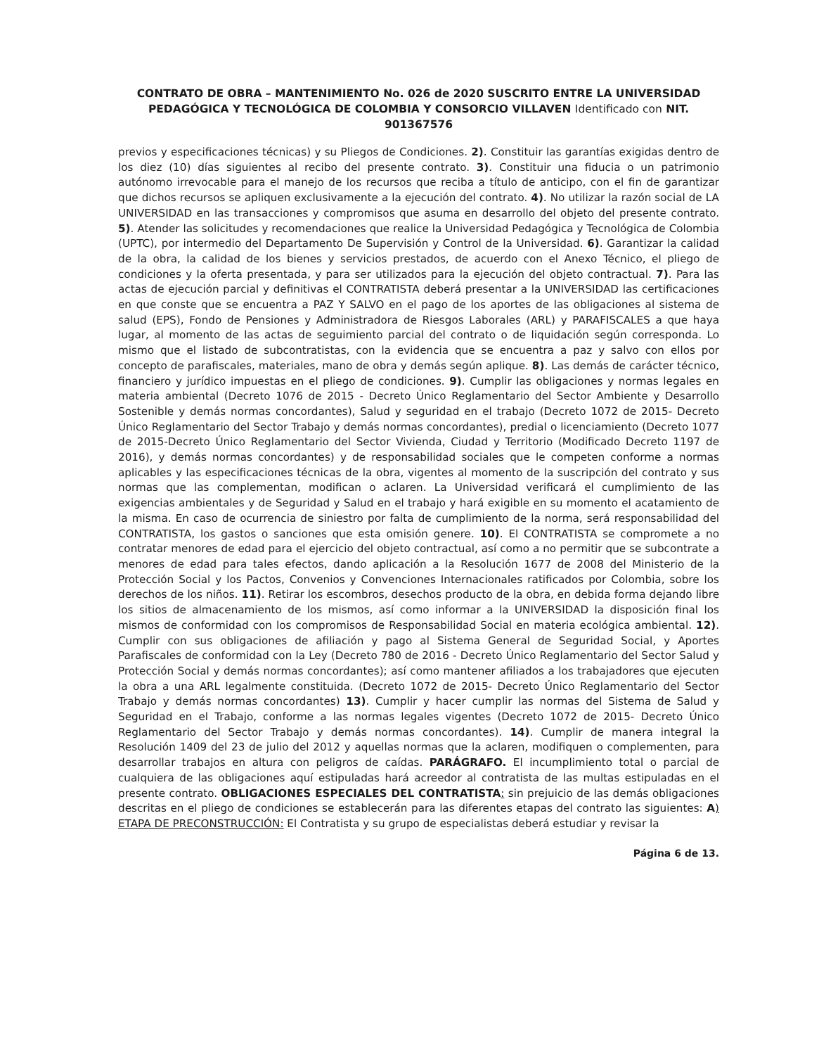CONTRATO DE OBRA – MANTENIMIENTO No. 026 de 2020 SUSCRITO ENTRE LA UNIVERSIDAD PEDAGÓGICA Y TECNOLÓGICA DE COLOMBIA Y CONSORCIO VILLAVEN Identificado con NIT. 901367576
previos y especificaciones técnicas) y su Pliegos de Condiciones. 2). Constituir las garantías exigidas dentro de los diez (10) días siguientes al recibo del presente contrato. 3). Constituir una fiducia o un patrimonio autónomo irrevocable para el manejo de los recursos que reciba a título de anticipo, con el fin de garantizar que dichos recursos se apliquen exclusivamente a la ejecución del contrato. 4). No utilizar la razón social de LA UNIVERSIDAD en las transacciones y compromisos que asuma en desarrollo del objeto del presente contrato. 5). Atender las solicitudes y recomendaciones que realice la Universidad Pedagógica y Tecnológica de Colombia (UPTC), por intermedio del Departamento De Supervisión y Control de la Universidad. 6). Garantizar la calidad de la obra, la calidad de los bienes y servicios prestados, de acuerdo con el Anexo Técnico, el pliego de condiciones y la oferta presentada, y para ser utilizados para la ejecución del objeto contractual. 7). Para las actas de ejecución parcial y definitivas el CONTRATISTA deberá presentar a la UNIVERSIDAD las certificaciones en que conste que se encuentra a PAZ Y SALVO en el pago de los aportes de las obligaciones al sistema de salud (EPS), Fondo de Pensiones y Administradora de Riesgos Laborales (ARL) y PARAFISCALES a que haya lugar, al momento de las actas de seguimiento parcial del contrato o de liquidación según corresponda. Lo mismo que el listado de subcontratistas, con la evidencia que se encuentra a paz y salvo con ellos por concepto de parafiscales, materiales, mano de obra y demás según aplique. 8). Las demás de carácter técnico, financiero y jurídico impuestas en el pliego de condiciones. 9). Cumplir las obligaciones y normas legales en materia ambiental (Decreto 1076 de 2015 - Decreto Único Reglamentario del Sector Ambiente y Desarrollo Sostenible y demás normas concordantes), Salud y seguridad en el trabajo (Decreto 1072 de 2015- Decreto Único Reglamentario del Sector Trabajo y demás normas concordantes), predial o licenciamiento (Decreto 1077 de 2015-Decreto Único Reglamentario del Sector Vivienda, Ciudad y Territorio (Modificado Decreto 1197 de 2016), y demás normas concordantes) y de responsabilidad sociales que le competen conforme a normas aplicables y las especificaciones técnicas de la obra, vigentes al momento de la suscripción del contrato y sus normas que las complementan, modifican o aclaren. La Universidad verificará el cumplimiento de las exigencias ambientales y de Seguridad y Salud en el trabajo y hará exigible en su momento el acatamiento de la misma. En caso de ocurrencia de siniestro por falta de cumplimiento de la norma, será responsabilidad del CONTRATISTA, los gastos o sanciones que esta omisión genere. 10). El CONTRATISTA se compromete a no contratar menores de edad para el ejercicio del objeto contractual, así como a no permitir que se subcontrate a menores de edad para tales efectos, dando aplicación a la Resolución 1677 de 2008 del Ministerio de la Protección Social y los Pactos, Convenios y Convenciones Internacionales ratificados por Colombia, sobre los derechos de los niños. 11). Retirar los escombros, desechos producto de la obra, en debida forma dejando libre los sitios de almacenamiento de los mismos, así como informar a la UNIVERSIDAD la disposición final los mismos de conformidad con los compromisos de Responsabilidad Social en materia ecológica ambiental. 12). Cumplir con sus obligaciones de afiliación y pago al Sistema General de Seguridad Social, y Aportes Parafiscales de conformidad con la Ley (Decreto 780 de 2016 - Decreto Único Reglamentario del Sector Salud y Protección Social y demás normas concordantes); así como mantener afiliados a los trabajadores que ejecuten la obra a una ARL legalmente constituida. (Decreto 1072 de 2015- Decreto Único Reglamentario del Sector Trabajo y demás normas concordantes) 13). Cumplir y hacer cumplir las normas del Sistema de Salud y Seguridad en el Trabajo, conforme a las normas legales vigentes (Decreto 1072 de 2015- Decreto Único Reglamentario del Sector Trabajo y demás normas concordantes). 14). Cumplir de manera integral la Resolución 1409 del 23 de julio del 2012 y aquellas normas que la aclaren, modifiquen o complementen, para desarrollar trabajos en altura con peligros de caídas. PARÁGRAFO. El incumplimiento total o parcial de cualquiera de las obligaciones aquí estipuladas hará acreedor al contratista de las multas estipuladas en el presente contrato. OBLIGACIONES ESPECIALES DEL CONTRATISTA: sin prejuicio de las demás obligaciones descritas en el pliego de condiciones se establecerán para las diferentes etapas del contrato las siguientes: A) ETAPA DE PRECONSTRUCCIÓN: El Contratista y su grupo de especialistas deberá estudiar y revisar la
Página 6 de 13.